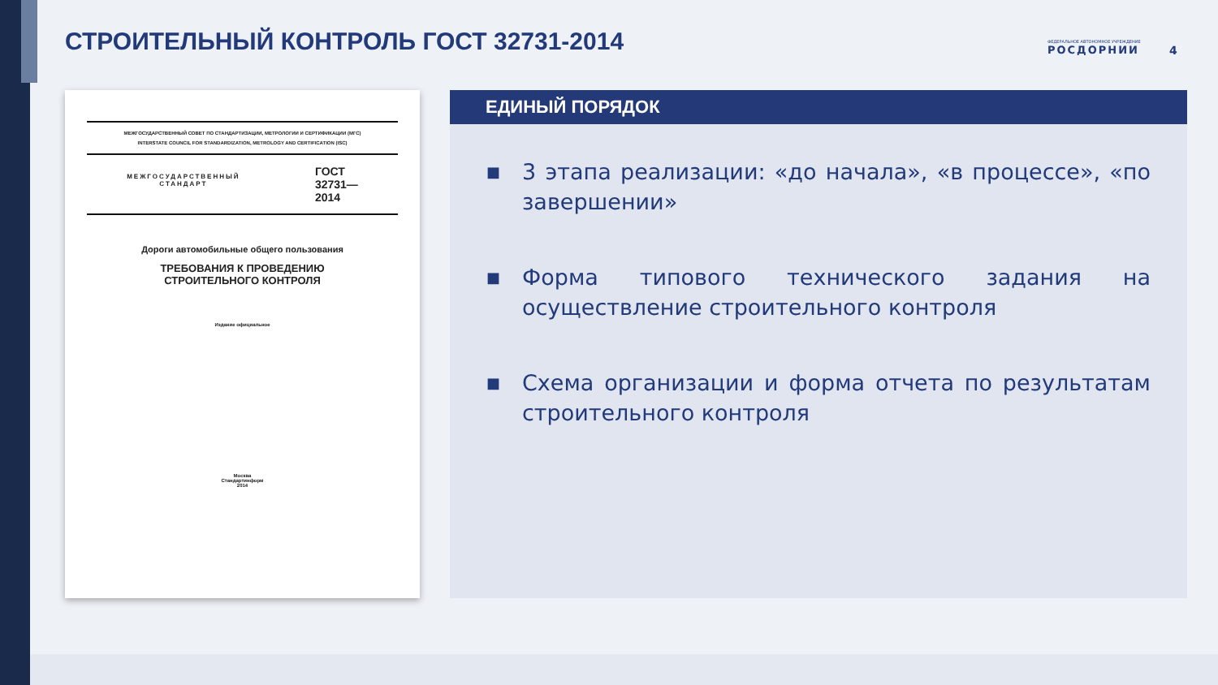СТРОИТЕЛЬНЫЙ КОНТРОЛЬ ГОСТ 32731-2014
ФЕДЕРАЛЬНОЕ АВТОНОМНОЕ УЧРЕЖДЕНИЕ
РОСДОРНИИ
4
МЕЖГОСУДАРСТВЕННЫЙ СОВЕТ ПО СТАНДАРТИЗАЦИИ, МЕТРОЛОГИИ И СЕРТИФИКАЦИИ (МГС)
INTERSTATE COUNCIL FOR STANDARDIZATION, METROLOGY AND CERTIFICATION (ISC)
МЕЖГОСУДАРСТВЕННЫЙ
СТАНДАРТ
ГОСТ
32731—
2014
Дороги автомобильные общего пользования
ТРЕБОВАНИЯ К ПРОВЕДЕНИЮ
СТРОИТЕЛЬНОГО КОНТРОЛЯ
Издание официальное
Москва
Стандартинформ
2014
ЕДИНЫЙ ПОРЯДОК
■ 3 этапа реализации: «до начала», «в процессе», «по завершении»
■ Форма типового технического задания на осуществление строительного контроля
■ Схема организации и форма отчета по результатам строительного контроля